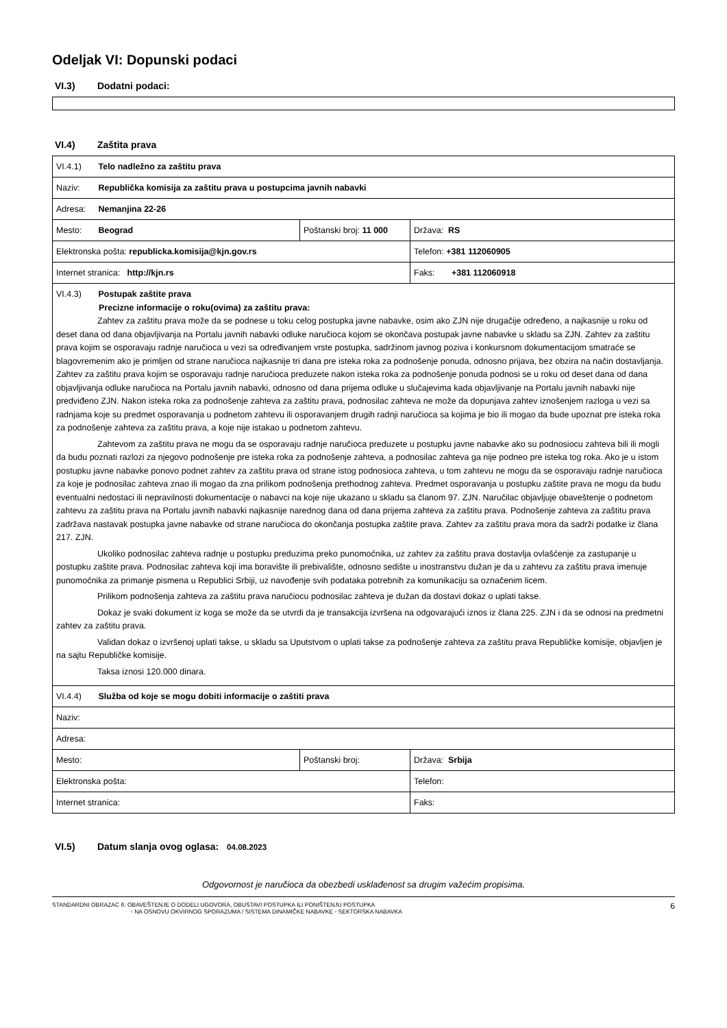Odeljak VI: Dopunski podaci
VI.3) Dodatni podaci:
VI.4) Zaštita prava
| VI.4.1) Telo nadležno za zaštitu prava | | |
| Naziv: Republička komisija za zaštitu prava u postupcima javnih nabavki | | |
| Adresa: Nemanjina 22-26 | | |
| Mesto: Beograd | Poštanski broj: 11 000 | Država: RS |
| Elektronska pošta: republicka.komisija@kjn.gov.rs | | Telefon: +381 112060905 |
| Internet stranica: http://kjn.rs | | Faks: +381 112060918 |
| VI.4.3) Postupak zaštite prava Precizne informacije o roku(ovima) za zaštitu prava: Zahtev za zaštitu prava može da se podnese u toku celog postupka javne nabavke, osim ako ZJN nije drugačije određeno, a najkasnije u roku od deset dana od dana objavljivanja na Portalu javnih nabavki odluke naručioca kojom se okončava postupak javne nabavke u skladu sa ZJN. Zahtev za zaštitu prava kojim se osporavaju radnje naručioca u vezi sa određivanjem vrste postupka, sadržinom javnog poziva i konkursnom dokumentacijom smatraće se blagovremenim ako je primljen od strane naručioca najkasnije tri dana pre isteka roka za podnošenje ponuda, odnosno prijava, bez obzira na način dostavljanja. Zahtev za zaštitu prava kojim se osporavaju radnje naručioca preduzete nakon isteka roka za podnošenje ponuda podnosi se u roku od deset dana od dana objavljivanja odluke naručioca na Portalu javnih nabavki, odnosno od dana prijema odluke u slučajevima kada objavljivanje na Portalu javnih nabavki nije predviđeno ZJN. Nakon isteka roka za podnošenje zahteva za zaštitu prava, podnosilac zahteva ne može da dopunjava zahtev iznošenjem razloga u vezi sa radnjama koje su predmet osporavanja u podnetom zahtevu ili osporavanjem drugih radnji naručioca sa kojima je bio ili mogao da bude upoznat pre isteka roka za podnošenje zahteva za zaštitu prava, a koje nije istakao u podnetom zahtevu. Zahtevom za zaštitu prava ne mogu da se osporavaju radnje naručioca preduzete u postupku javne nabavke ako su podnosiocu zahteva bili ili mogli da budu poznati razlozi za njegovo podnošenje pre isteka roka za podnošenje zahteva, a podnosilac zahteva ga nije podneo pre isteka tog roka. Ako je u istom postupku javne nabavke ponovo podnet zahtev za zaštitu prava od strane istog podnosioca zahteva, u tom zahtevu ne mogu da se osporavaju radnje naručioca za koje je podnosilac zahteva znao ili mogao da zna prilikom podnošenja prethodnog zahteva. Predmet osporavanja u postupku zaštite prava ne mogu da budu eventualni nedostaci ili nepravilnosti dokumentacije o nabavci na koje nije ukazano u skladu sa članom 97. ZJN. Naručilac objavljuje obaveštenje o podnetom zahtevu za zaštitu prava na Portalu javnih nabavki najkasnije narednog dana od dana prijema zahteva za zaštitu prava. Podnošenje zahteva za zaštitu prava zadržava nastavak postupka javne nabavke od strane naručioca do okončanja postupka zaštite prava. Zahtev za zaštitu prava mora da sadrži podatke iz člana 217. ZJN. Ukoliko podnosilac zahteva radnje u postupku preduzima preko punomoćnika, uz zahtev za zaštitu prava dostavlja ovlašćenje za zastupanje u postupku zaštite prava. Podnosilac zahteva koji ima boravište ili prebivalište, odnosno sedište u inostranstvu dužan je da u zahtevu za zaštitu prava imenuje punomoćnika za primanje pismena u Republici Srbiji, uz navođenje svih podataka potrebnih za komunikaciju sa označenim licem. Prilikom podnošenja zahteva za zaštitu prava naručiocu podnosilac zahteva je dužan da dostavi dokaz o uplati takse. Dokaz je svaki dokument iz koga se može da se utvrdi da je transakcija izvršena na odgovarajući iznos iz člana 225. ZJN i da se odnosi na predmetni zahtev za zaštitu prava. Validan dokaz o izvršenoj uplati takse, u skladu sa Uputstvom o uplati takse za podnošenje zahteva za zaštitu prava Republičke komisije, objavljen je na sajtu Republičke komisije. Taksa iznosi 120.000 dinara. | | |
| VI.4.4) Služba od koje se mogu dobiti informacije o zaštiti prava | | |
| Naziv: | | |
| Adresa: | | |
| Mesto: | Poštanski broj: | Država: Srbija |
| Elektronska pošta: | | Telefon: |
| Internet stranica: | | Faks: |
VI.5) Datum slanja ovog oglasa: 04.08.2023
Odgovornost je naručioca da obezbedi usklađenost sa drugim važećim propisima.
STANDARDNI OBRAZAC 6: OBAVEŠTENJE O DODELI UGOVORA, OBUSTAVI POSTUPKA ILI PONIŠTENJU POSTUPKA
- NA OSNOVU OKVIRNOG SPORAZUMA / SISTEMA DINAMIČKE NABAVKE - SEKTORSKA NABAVKA
6